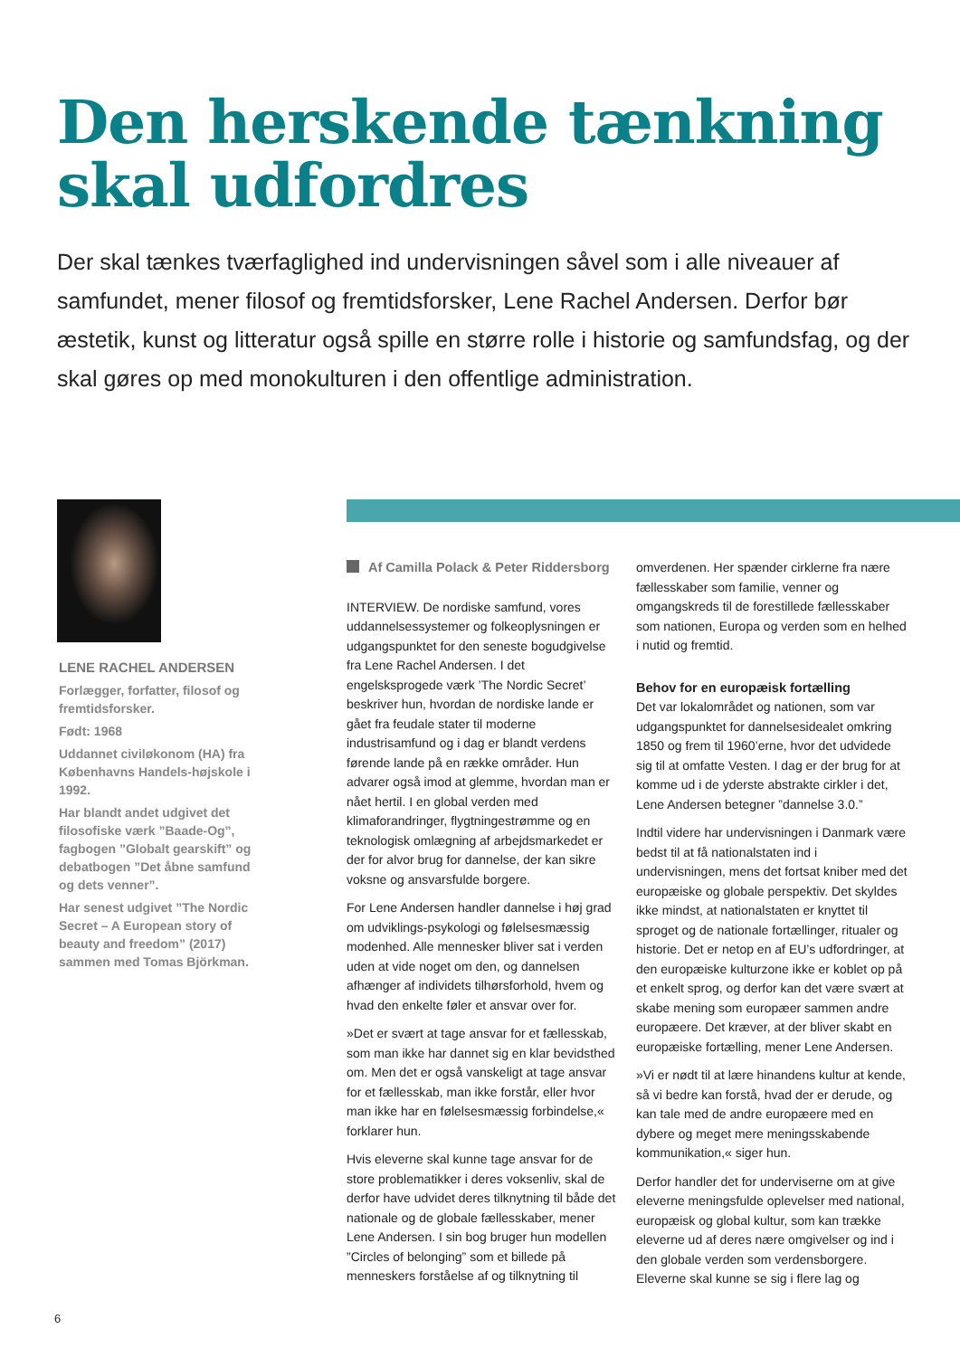Den herskende tænkning
skal udfordres
Der skal tænkes tværfaglighed ind undervisningen såvel som i alle niveauer af samfundet, mener filosof og fremtidsforsker, Lene Rachel Andersen. Derfor bør æstetik, kunst og litteratur også spille en større rolle i historie og samfundsfag, og der skal gøres op med monokulturen i den offentlige administration.
LENE RACHEL ANDERSEN
Forlægger, forfatter, filosof og fremtidsforsker.
Født: 1968
Uddannet civiløkonom (HA) fra Københavns Handels-højskole i 1992.
Har blandt andet udgivet det filosofiske værk ”Baade-Og”, fagbogen ”Globalt gearskift” og debatbogen ”Det åbne samfund og dets venner”.
Har senest udgivet ”The Nordic Secret – A European story of beauty and freedom” (2017) sammen med Tomas Björkman.
Af Camilla Polack & Peter Riddersborg
INTERVIEW. De nordiske samfund, vores uddannelsessystemer og folkeoplysningen er udgangspunktet for den seneste bogudgivelse fra Lene Rachel Andersen. I det engelsksprogede værk ’The Nordic Secret’ beskriver hun, hvordan de nordiske lande er gået fra feudale stater til moderne industrisamfund og i dag er blandt verdens førende lande på en række områder. Hun advarer også imod at glemme, hvordan man er nået hertil. I en global verden med klimaforandringer, flygtningestrømme og en teknologisk omlægning af arbejdsmarkedet er der for alvor brug for dannelse, der kan sikre voksne og ansvarsfulde borgere.
For Lene Andersen handler dannelse i høj grad om udviklings-psykologi og følelsesmæssig modenhed. Alle mennesker bliver sat i verden uden at vide noget om den, og dannelsen afhænger af individets tilhørsforhold, hvem og hvad den enkelte føler et ansvar over for.
»Det er svært at tage ansvar for et fællesskab, som man ikke har dannet sig en klar bevidsthed om. Men det er også vanskeligt at tage ansvar for et fællesskab, man ikke forstår, eller hvor man ikke har en følelsesmæssig forbindelse,« forklarer hun.
Hvis eleverne skal kunne tage ansvar for de store problematikker i deres voksenliv, skal de derfor have udvidet deres tilknytning til både det nationale og de globale fællesskaber, mener Lene Andersen. I sin bog bruger hun modellen ”Circles of belonging” som et billede på menneskers forståelse af og tilknytning til omverdenen. Her spænder cirklerne fra nære fællesskaber som familie, venner og omgangskreds til de forestillede fællesskaber som nationen, Europa og verden som en helhed i nutid og fremtid.
Behov for en europæisk fortælling
Det var lokalområdet og nationen, som var udgangspunktet for dannelsesidealet omkring 1850 og frem til 1960’erne, hvor det udvidede sig til at omfatte Vesten. I dag er der brug for at komme ud i de yderste abstrakte cirkler i det, Lene Andersen betegner ”dannelse 3.0.”
Indtil videre har undervisningen i Danmark være bedst til at få nationalstaten ind i undervisningen, mens det fortsat kniber med det europæiske og globale perspektiv. Det skyldes ikke mindst, at nationalstaten er knyttet til sproget og de nationale fortællinger, ritualer og historie. Det er netop en af EU’s udfordringer, at den europæiske kulturzone ikke er koblet op på et enkelt sprog, og derfor kan det være svært at skabe mening som europæer sammen andre europæere. Det kræver, at der bliver skabt en europæiske fortælling, mener Lene Andersen.
»Vi er nødt til at lære hinandens kultur at kende, så vi bedre kan forstå, hvad der er derude, og kan tale med de andre europæere med en dybere og meget mere meningsskabende kommunikation,« siger hun.
Derfor handler det for underviserne om at give eleverne meningsfulde oplevelser med national, europæisk og global kultur, som kan trække eleverne ud af deres nære omgivelser og ind i den globale verden som verdensborgere. Eleverne skal kunne se sig i flere lag og
6